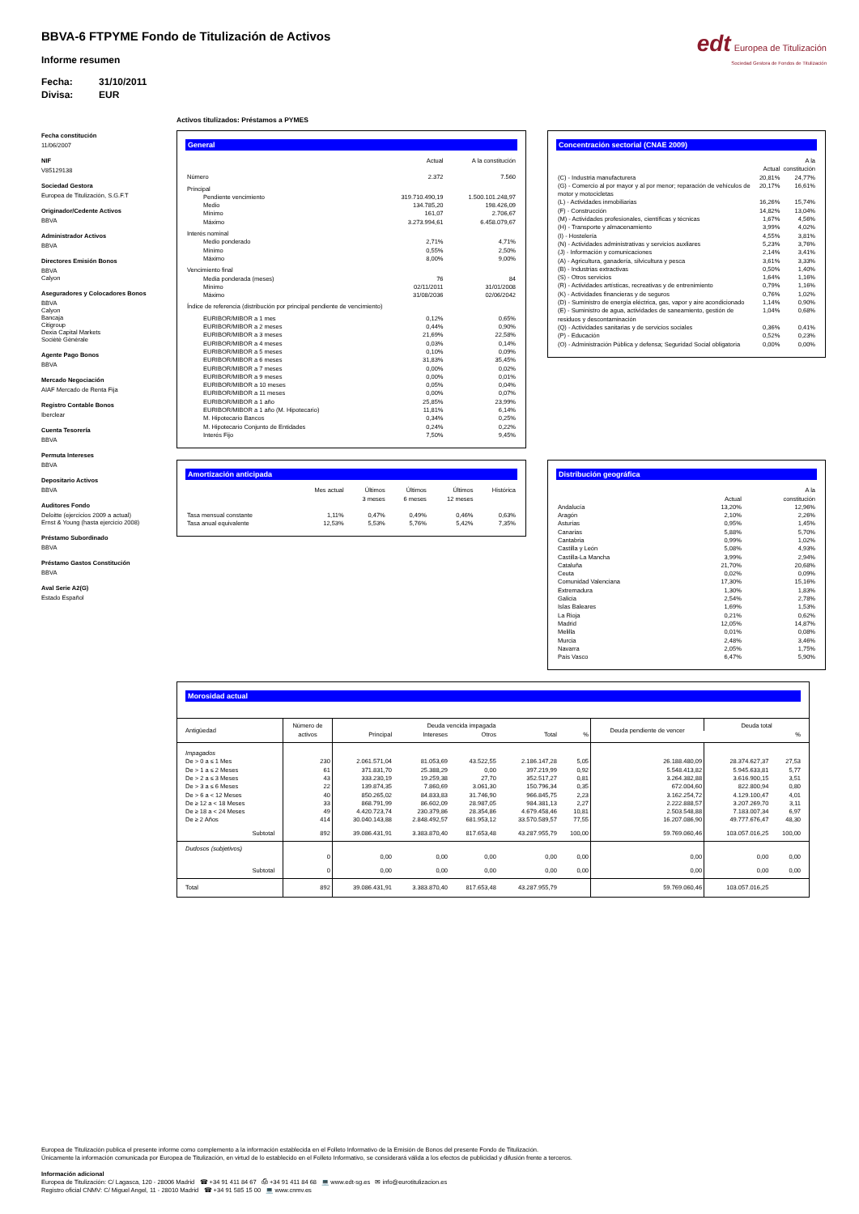edt Europea de Titulización
Sociedad Gestora de Fondos de Titulización
BBVA-6 FTPYME Fondo de Titulización de Activos
Informe resumen
Fecha: 31/10/2011
Divisa: EUR
Fecha constitución
11/06/2007
NIF
V85129138
Sociedad Gestora
Europea de Titulización, S.G.F.T
Originador/Cedente Activos
BBVA
Administrador Activos
BBVA
Directores Emisión Bonos
BBVA
Calyon
Aseguradores y Colocadores Bonos
BBVA
Calyon
Bancaja
Citigroup
Dexia Capital Markets
Sociètè Gènèrale
Agente Pago Bonos
BBVA
Mercado Negociación
AIAF Mercado de Renta Fija
Registro Contable Bonos
Iberclear
Cuenta Tesorería
BBVA
Permuta Intereses
BBVA
Depositario Activos
BBVA
Auditores Fondo
Deloitte (ejercicios 2009 a actual)
Ernst & Young (hasta ejercicio 2008)
Préstamo Subordinado
BBVA
Préstamo Gastos Constitución
BBVA
Aval Serie A2(G)
Estado Español
Activos titulizados: Préstamos a PYMES
General
| | Actual | A la constitución |
| --- | --- | --- |
| Número | 2.372 | 7.560 |
| Principal | | |
| Pendiente vencimiento | 319.710.490,19 | 1.500.101.248,97 |
| Medio | 134.785,20 | 198.426,09 |
| Mínimo | 161,07 | 2.706,67 |
| Máximo | 3.273.994,61 | 6.458.079,67 |
| Interés nominal | | |
| Medio ponderado | 2,71% | 4,71% |
| Mínimo | 0,55% | 2,50% |
| Máximo | 8,00% | 9,00% |
| Vencimiento final | | |
| Media ponderada (meses) | 76 | 84 |
| Mínimo | 02/11/2011 | 31/01/2008 |
| Máximo | 31/08/2036 | 02/06/2042 |
| Índice de referencia (distribución por principal pendiente de vencimiento) | | |
| EURIBOR/MIBOR a 1 mes | 0,12% | 0,65% |
| EURIBOR/MIBOR a 2 meses | 0,44% | 0,90% |
| EURIBOR/MIBOR a 3 meses | 21,69% | 22,58% |
| EURIBOR/MIBOR a 4 meses | 0,03% | 0,14% |
| EURIBOR/MIBOR a 5 meses | 0,10% | 0,09% |
| EURIBOR/MIBOR a 6 meses | 31,83% | 35,45% |
| EURIBOR/MIBOR a 7 meses | 0,00% | 0,02% |
| EURIBOR/MIBOR a 9 meses | 0,00% | 0,01% |
| EURIBOR/MIBOR a 10 meses | 0,05% | 0,04% |
| EURIBOR/MIBOR a 11 meses | 0,00% | 0,07% |
| EURIBOR/MIBOR a 1 año | 25,85% | 23,99% |
| EURIBOR/MIBOR a 1 año (M. Hipotecario) | 11,81% | 6,14% |
| M. Hipotecario Bancos | 0,34% | 0,25% |
| M. Hipotecario Conjunto de Entidades | 0,24% | 0,22% |
| Interés Fijo | 7,50% | 9,45% |
Concentración sectorial (CNAE 2009)
| | Actual | A la constitución |
| --- | --- | --- |
| (C) - Industria manufacturera | 20,81% | 24,77% |
| (G) - Comercio al por mayor y al por menor; reparación de vehículos de motor y motocicletas | 20,17% | 16,61% |
| (L) - Actividades inmobiliarias | 16,26% | 15,74% |
| (F) - Construcción | 14,82% | 13,04% |
| (M) - Actividades profesionales, científicas y técnicas | 1,67% | 4,56% |
| (H) - Transporte y almacenamiento | 3,99% | 4,02% |
| (I) - Hostelería | 4,55% | 3,81% |
| (N) - Actividades administrativas y servicios auxliares | 5,23% | 3,76% |
| (J) - Información y comunicaciones | 2,14% | 3,41% |
| (A) - Agricultura, ganadería, silvicultura y pesca | 3,61% | 3,33% |
| (B) - Industrias extractivas | 0,50% | 1,40% |
| (S) - Otros servicios | 1,64% | 1,16% |
| (R) - Actividades artísticas, recreativas y de entrenimiento | 0,79% | 1,16% |
| (K) - Actividades financieras y de seguros | 0,76% | 1,02% |
| (D) - Suministro de energía eléctrica, gas, vapor y aire acondicionado | 1,14% | 0,90% |
| (E) - Suministro de agua, actividades de saneamiento, gestión de residuos y descontaminación | 1,04% | 0,68% |
| (Q) - Actividades sanitarias y de servicios sociales | 0,36% | 0,41% |
| (P) - Educación | 0,52% | 0,23% |
| (O) - Administración Pública y defensa; Seguridad Social obligatoria | 0,00% | 0,00% |
Amortización anticipada
| | Mes actual | Últimos 3 meses | Últimos 6 meses | Últimos 12 meses | Histórica |
| --- | --- | --- | --- | --- | --- |
| Tasa mensual constante | 1,11% | 0,47% | 0,49% | 0,46% | 0,63% |
| Tasa anual equivalente | 12,53% | 5,53% | 5,76% | 5,42% | 7,35% |
Distribución geográfica
| | Actual | A la constitución |
| --- | --- | --- |
| Andalucía | 13,20% | 12,96% |
| Aragón | 2,10% | 2,26% |
| Asturias | 0,95% | 1,45% |
| Canarias | 5,88% | 5,70% |
| Cantabria | 0,99% | 1,02% |
| Castilla y León | 5,08% | 4,93% |
| Castilla-La Mancha | 3,99% | 2,94% |
| Cataluña | 21,70% | 20,68% |
| Ceuta | 0,02% | 0,09% |
| Comunidad Valenciana | 17,30% | 15,16% |
| Extremadura | 1,30% | 1,83% |
| Galicia | 2,54% | 2,78% |
| Islas Baleares | 1,69% | 1,53% |
| La Rioja | 0,21% | 0,62% |
| Madrid | 12,05% | 14,87% |
| Melilla | 0,01% | 0,08% |
| Murcia | 2,48% | 3,46% |
| Navarra | 2,05% | 1,75% |
| País Vasco | 6,47% | 5,90% |
Morosidad actual
| Antigüedad | Número de activos | Deuda vencida impagada | | | | | Deuda pendiente de vencer | Deuda total | |
| --- | --- | --- | --- | --- | --- | --- | --- | --- | --- |
| | | Principal | Intereses | Otros | Total | % | | | % |
| Impagados | | | | | | | | | |
| De > 0 a ≤ 1 Mes | 230 | 2.061.571,04 | 81.053,69 | 43.522,55 | 2.186.147,28 | 5,05 | 26.188.480,09 | 28.374.627,37 | 27,53 |
| De > 1 a ≤ 2 Meses | 61 | 371.831,70 | 25.388,29 | 0,00 | 397.219,99 | 0,92 | 5.548.413,82 | 5.945.633,81 | 5,77 |
| De > 2 a ≤ 3 Meses | 43 | 333.230,19 | 19.259,38 | 27,70 | 352.517,27 | 0,81 | 3.264.382,88 | 3.616.900,15 | 3,51 |
| De > 3 a ≤ 6 Meses | 22 | 139.874,35 | 7.860,69 | 3.061,30 | 150.796,34 | 0,35 | 672.004,60 | 822.800,94 | 0,80 |
| De > 6 a < 12 Meses | 40 | 850.265,02 | 84.833,83 | 31.746,90 | 966.845,75 | 2,23 | 3.162.254,72 | 4.129.100,47 | 4,01 |
| De ≥ 12 a < 18 Meses | 33 | 868.791,99 | 86.602,09 | 28.987,05 | 984.381,13 | 2,27 | 2.222.888,57 | 3.207.269,70 | 3,11 |
| De ≥ 18 a < 24 Meses | 49 | 4.420.723,74 | 230.379,86 | 28.354,86 | 4.679.458,46 | 10,81 | 2.503.548,88 | 7.183.007,34 | 6,97 |
| De ≥ 2 Años | 414 | 30.040.143,88 | 2.848.492,57 | 681.953,12 | 33.570.589,57 | 77,55 | 16.207.086,90 | 49.777.676,47 | 48,30 |
| Subtotal | 892 | 39.086.431,91 | 3.383.870,40 | 817.653,48 | 43.287.955,79 | 100,00 | 59.769.060,46 | 103.057.016,25 | 100,00 |
| Dudosos (subjetivos) | | | | | | | | | |
| | 0 | 0,00 | 0,00 | 0,00 | 0,00 | 0,00 | 0,00 | 0,00 | 0,00 |
| Subtotal | 0 | 0,00 | 0,00 | 0,00 | 0,00 | 0,00 | 0,00 | 0,00 | 0,00 |
| Total | 892 | 39.086.431,91 | 3.383.870,40 | 817.653,48 | 43.287.955,79 | | 59.769.060,46 | 103.057.016,25 | |
Europea de Titulización publica el presente informe como complemento a la información establecida en el Folleto Informativo de la Emisión de Bonos del presente Fondo de Titulización.
Únicamente la información comunicada por Europea de Titulización, en virtud de lo establecido en el Folleto Informativo, se considerará válida a los efectos de publicidad y difusión frente a terceros.
Información adicional
Europea de Titulización: C/ Lagasca, 120 - 28006 Madrid ☎ +34 91 411 84 67 ⎙ +34 91 411 84 68 💻 www.edt-sg.es ✉ info@eurotitulizacion.es
Registro oficial CNMV: C/ Miguel Angel, 11 - 28010 Madrid ☎ +34 91 585 15 00 💻 www.cnmv.es